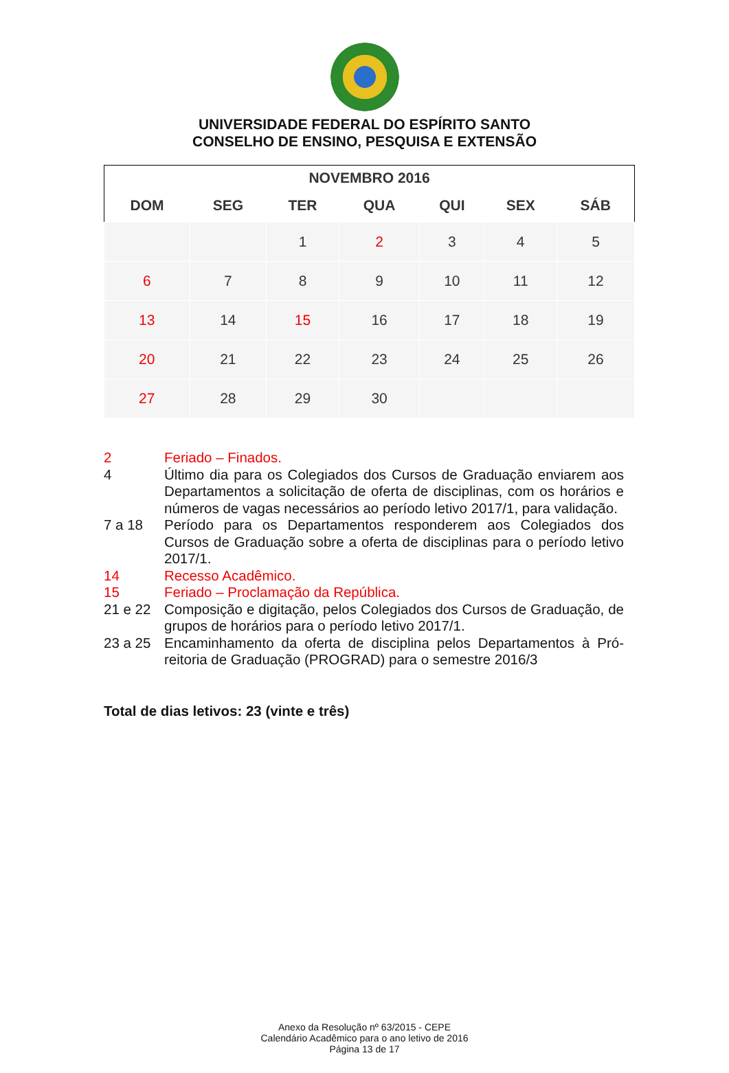UNIVERSIDADE FEDERAL DO ESPÍRITO SANTO
CONSELHO DE ENSINO, PESQUISA E EXTENSÃO
| NOVEMBRO 2016 | | | | | | |
| --- | --- | --- | --- | --- | --- | --- |
| DOM | SEG | TER | QUA | QUI | SEX | SÁB |
| | | 1 | 2 | 3 | 4 | 5 |
| 6 | 7 | 8 | 9 | 10 | 11 | 12 |
| 13 | 14 | 15 | 16 | 17 | 18 | 19 |
| 20 | 21 | 22 | 23 | 24 | 25 | 26 |
| 27 | 28 | 29 | 30 | | | |
2 Feriado – Finados.
4 Último dia para os Colegiados dos Cursos de Graduação enviarem aos Departamentos a solicitação de oferta de disciplinas, com os horários e números de vagas necessários ao período letivo 2017/1, para validação.
7 a 18 Período para os Departamentos responderem aos Colegiados dos Cursos de Graduação sobre a oferta de disciplinas para o período letivo 2017/1.
14 Recesso Acadêmico.
15 Feriado – Proclamação da República.
21 e 22 Composição e digitação, pelos Colegiados dos Cursos de Graduação, de grupos de horários para o período letivo 2017/1.
23 a 25 Encaminhamento da oferta de disciplina pelos Departamentos à Pró-reitoria de Graduação (PROGRAD) para o semestre 2016/3
Total de dias letivos: 23 (vinte e três)
Anexo da Resolução nº 63/2015 - CEPE
Calendário Acadêmico para o ano letivo de 2016
Página 13 de 17